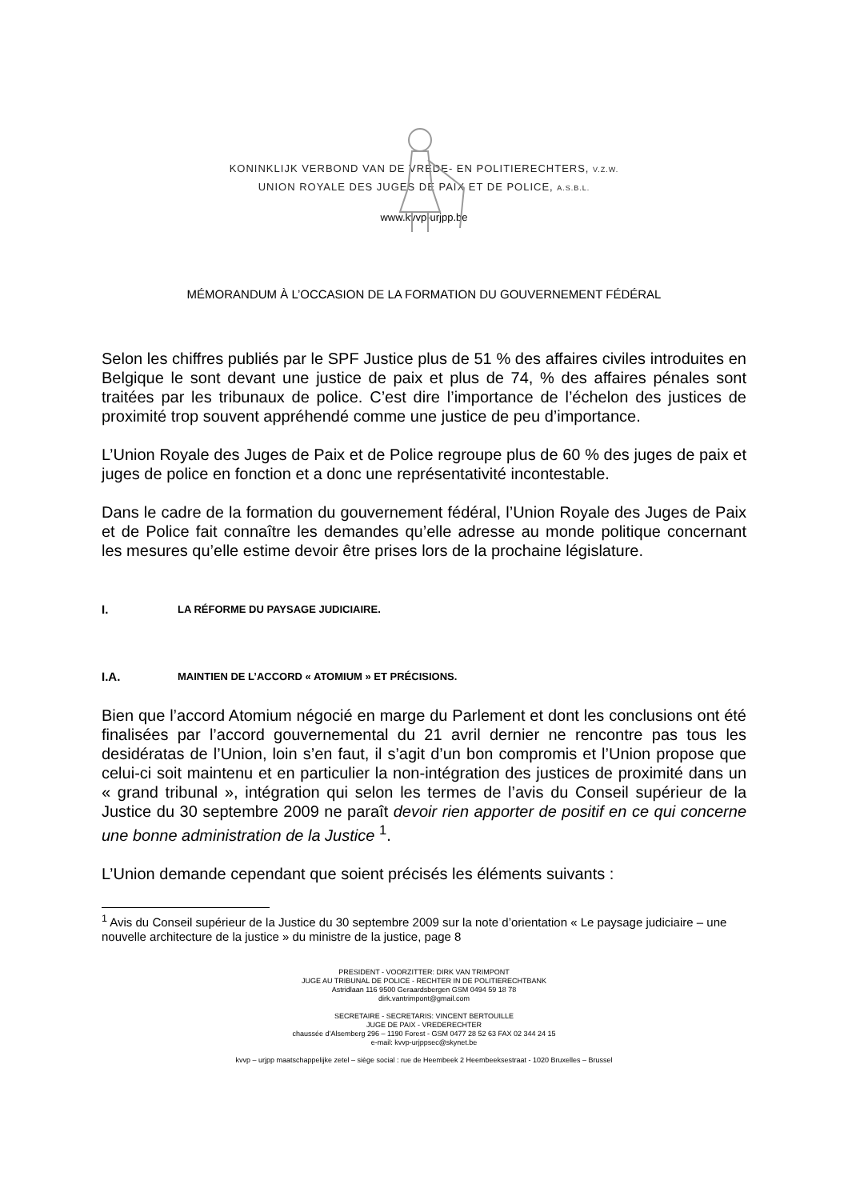KONINKLIJK VERBOND VAN DE VREDE- EN POLITIERECHTERS, V.Z.W.
UNION ROYALE DES JUGES DE PAIX ET DE POLICE, A.S.B.L.
www.kvvp-urjpp.be
MÉMORANDUM À L’OCCASION DE LA FORMATION DU GOUVERNEMENT FÉDÉRAL
Selon les chiffres publiés par le SPF Justice plus de 51 % des affaires civiles introduites en Belgique le sont devant une justice de paix et plus de 74, % des affaires pénales sont traitées par les tribunaux de police. C’est dire l’importance de l’échelon des justices de proximité trop souvent appréhendé comme une justice de peu d’importance.
L’Union Royale des Juges de Paix et de Police regroupe plus de 60 % des juges de paix et juges de police en fonction et a donc une représentativité incontestable.
Dans le cadre de la formation du gouvernement fédéral, l’Union Royale des Juges de Paix et de Police fait connaître les demandes qu’elle adresse au monde politique concernant les mesures qu’elle estime devoir être prises lors de la prochaine législature.
I. LA RÉFORME DU PAYSAGE JUDICIAIRE.
I.A. MAINTIEN DE L’ACCORD « ATOMIUM » ET PRÉCISIONS.
Bien que l’accord Atomium négocié en marge du Parlement et dont les conclusions ont été finalisées par l’accord gouvernemental du 21 avril dernier ne rencontre pas tous les desidératas de l’Union, loin s’en faut, il s’agit d’un bon compromis et l’Union propose que celui-ci soit maintenu et en particulier la non-intégration des justices de proximité dans un « grand tribunal », intégration qui selon les termes de l’avis du Conseil supérieur de la Justice du 30 septembre 2009 ne paraît devoir rien apporter de positif en ce qui concerne une bonne administration de la Justice <sup>1</sup>.
L’Union demande cependant que soient précisés les éléments suivants :
<sup>1</sup> Avis du Conseil supérieur de la Justice du 30 septembre 2009 sur la note d’orientation « Le paysage judiciaire – une nouvelle architecture de la justice » du ministre de la justice, page 8
PRESIDENT - VOORZITTER: DIRK VAN TRIMPONT
JUGE AU TRIBUNAL DE POLICE - RECHTER IN DE POLITIERECHTBANK
Astridlaan 116 9500 Geraardsbergen GSM 0494 59 18 78
dirk.vantrimpont@gmail.com
SECRETAIRE - SECRETARIS: VINCENT BERTOUILLE
JUGE DE PAIX - VREDERECHTER
chaussée d’Alsemberg 296 – 1190 Forest - GSM 0477 28 52 63 FAX 02 344 24 15
e-mail: kvvp-urjppsec@skynet.be
kvvp – urjpp maatschappelijke zetel – siège social : rue de Heembeek 2 Heembeeksestraat - 1020 Bruxelles – Brussel